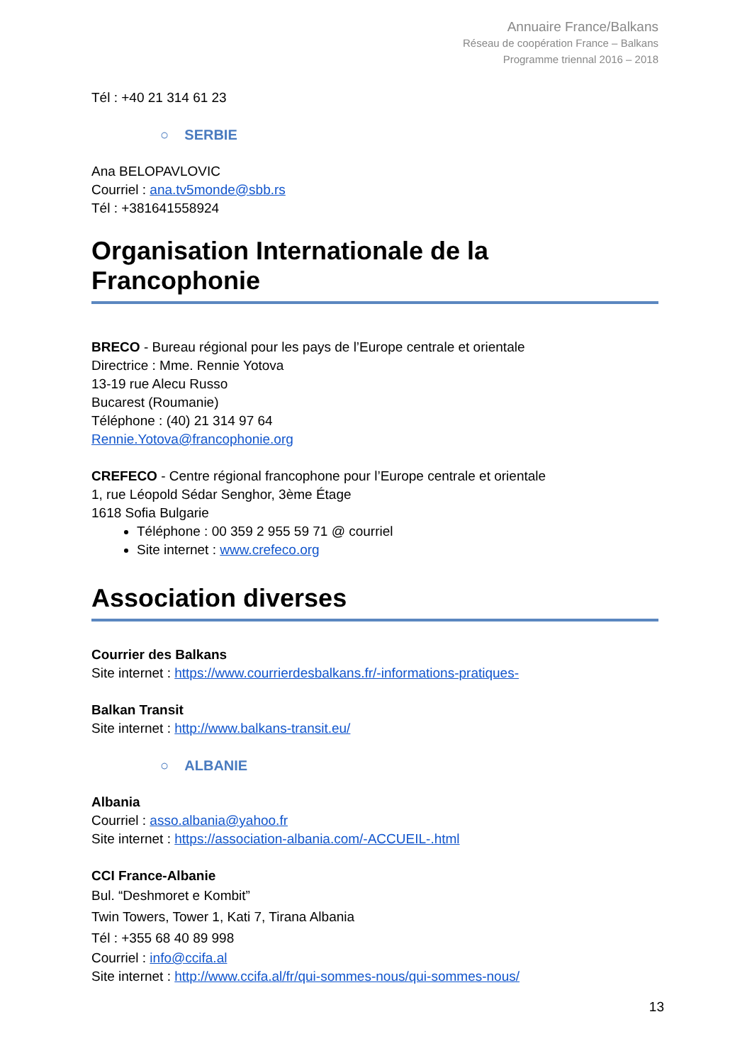Annuaire France/Balkans
Réseau de coopération France – Balkans
Programme triennal 2016 – 2018
Tél : +40 21 314 61 23
○ SERBIE
Ana BELOPAVLOVIC
Courriel : ana.tv5monde@sbb.rs
Tél : +381641558924
Organisation Internationale de la Francophonie
BRECO - Bureau régional pour les pays de l’Europe centrale et orientale
Directrice : Mme. Rennie Yotova
13-19 rue Alecu Russo
Bucarest (Roumanie)
Téléphone : (40) 21 314 97 64
Rennie.Yotova@francophonie.org
CREFECO - Centre régional francophone pour l’Europe centrale et orientale
1, rue Léopold Sédar Senghor, 3ème Étage
1618 Sofia Bulgarie
Téléphone : 00 359 2 955 59 71 @ courriel
Site internet : www.crefeco.org
Association diverses
Courrier des Balkans
Site internet : https://www.courrierdesbalkans.fr/-informations-pratiques-
Balkan Transit
Site internet : http://www.balkans-transit.eu/
○ ALBANIE
Albania
Courriel : asso.albania@yahoo.fr
Site internet : https://association-albania.com/-ACCUEIL-.html
CCI France-Albanie
Bul. “Deshmoret e Kombit”
Twin Towers, Tower 1, Kati 7, Tirana Albania
Tél : +355 68 40 89 998
Courriel : info@ccifa.al
Site internet : http://www.ccifa.al/fr/qui-sommes-nous/qui-sommes-nous/
13